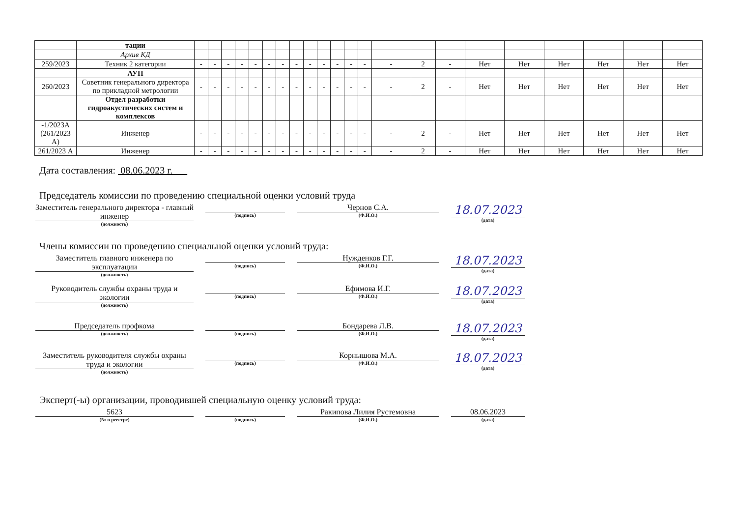| | тации | | | | | | | | | | | | | | | | | | | | | | |
| | Архив КД | | | | | | | | | | | | | | | | | | | | | | |
| 259/2023 | Техник 2 категории | - | - | - | - | - | - | - | - | - | - | - | - | - | - | 2 | - | Нет | Нет | Нет | Нет | Нет | Нет |
| | АУП | | | | | | | | | | | | | | | | | | | | | | |
| 260/2023 | Советник генерального директора по прикладной метрологии | - | - | - | - | - | - | - | - | - | - | - | - | - | - | 2 | - | Нет | Нет | Нет | Нет | Нет | Нет |
| | Отдел разработки гидроакустических систем и комплексов | | | | | | | | | | | | | | | | | | | | | | |
| -1/2023А (261/2023 А) | Инженер | - | - | - | - | - | - | - | - | - | - | - | - | - | - | 2 | - | Нет | Нет | Нет | Нет | Нет | Нет |
| 261/2023 А | Инженер | - | - | - | - | - | - | - | - | - | - | - | - | - | - | 2 | - | Нет | Нет | Нет | Нет | Нет | Нет |
Дата составления: 08.06.2023 г.
Председатель комиссии по проведению специальной оценки условий труда
Заместитель генерального директора - главный инженер
(должность)
(подпись)
Чернов С.А.
(Ф.И.О.)
18.07.2023
(дата)
Члены комиссии по проведению специальной оценки условий труда:
Заместитель главного инженера по эксплуатации
(должность)
(подпись)
Нужденков Г.Г.
(Ф.И.О.)
18.07.2023
(дата)
Руководитель службы охраны труда и экологии
(должность)
(подпись)
Ефимова И.Г.
(Ф.И.О.)
18.07.2023
(дата)
Председатель профкома
(должность)
(подпись)
Бондарева Л.В.
(Ф.И.О.)
18.07.2023
(дата)
Заместитель руководителя службы охраны труда и экологии
(должность)
(подпись)
Корнышова М.А.
(Ф.И.О.)
18.07.2023
(дата)
Эксперт(-ы) организации, проводившей специальную оценку условий труда:
5623
(№ в реестре)
(подпись)
Ракипова Лилия Рустемовна
(Ф.И.О.)
08.06.2023
(дата)